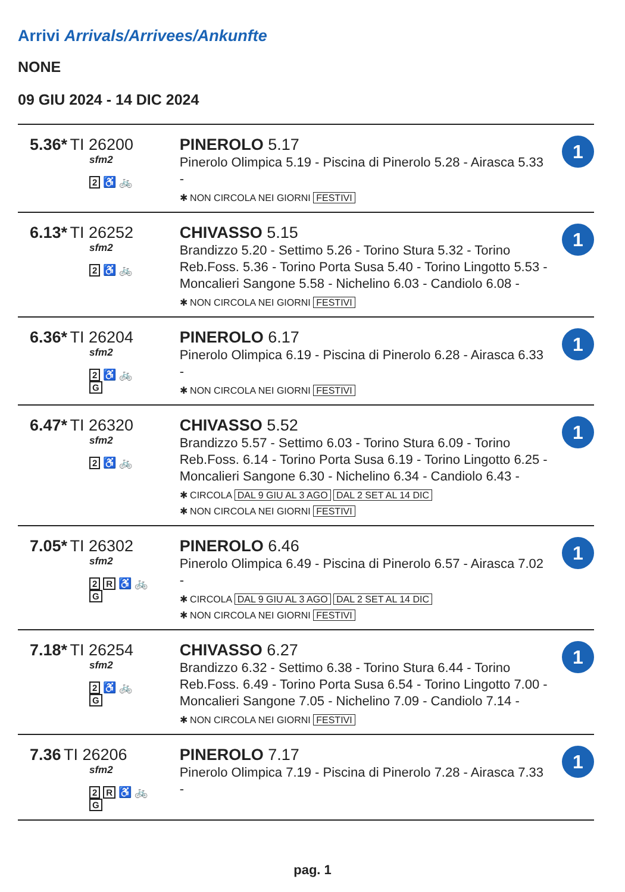Arrivi Arrivals/Arrivees/Ankunfte
NONE
09 GIU 2024 - 14 DIC 2024
| 5.36* TI 26200 sfm2 2 ♿ 🚲 | PINEROLO 5.17 Pinerolo Olimpica 5.19 - Piscina di Pinerolo 5.28 - Airasca 5.33 - ✱ NON CIRCOLA NEI GIORNI FESTIVI | 1 |
| 6.13* TI 26252 sfm2 2 ♿ 🚲 | CHIVASSO 5.15 Brandizzo 5.20 - Settimo 5.26 - Torino Stura 5.32 - Torino Reb.Foss. 5.36 - Torino Porta Susa 5.40 - Torino Lingotto 5.53 - Moncalieri Sangone 5.58 - Nichelino 6.03 - Candiolo 6.08 - ✱ NON CIRCOLA NEI GIORNI FESTIVI | 1 |
| 6.36* TI 26204 sfm2 2 ♿ 🚲 G | PINEROLO 6.17 Pinerolo Olimpica 6.19 - Piscina di Pinerolo 6.28 - Airasca 6.33 - ✱ NON CIRCOLA NEI GIORNI FESTIVI | 1 |
| 6.47* TI 26320 sfm2 2 ♿ 🚲 | CHIVASSO 5.52 Brandizzo 5.57 - Settimo 6.03 - Torino Stura 6.09 - Torino Reb.Foss. 6.14 - Torino Porta Susa 6.19 - Torino Lingotto 6.25 - Moncalieri Sangone 6.30 - Nichelino 6.34 - Candiolo 6.43 - ✱ CIRCOLA DAL 9 GIU AL 3 AGO DAL 2 SET AL 14 DIC ✱ NON CIRCOLA NEI GIORNI FESTIVI | 1 |
| 7.05* TI 26302 sfm2 2 R ♿ 🚲 G | PINEROLO 6.46 Pinerolo Olimpica 6.49 - Piscina di Pinerolo 6.57 - Airasca 7.02 - ✱ CIRCOLA DAL 9 GIU AL 3 AGO DAL 2 SET AL 14 DIC ✱ NON CIRCOLA NEI GIORNI FESTIVI | 1 |
| 7.18* TI 26254 sfm2 2 ♿ 🚲 G | CHIVASSO 6.27 Brandizzo 6.32 - Settimo 6.38 - Torino Stura 6.44 - Torino Reb.Foss. 6.49 - Torino Porta Susa 6.54 - Torino Lingotto 7.00 - Moncalieri Sangone 7.05 - Nichelino 7.09 - Candiolo 7.14 - ✱ NON CIRCOLA NEI GIORNI FESTIVI | 1 |
| 7.36 TI 26206 sfm2 2 R ♿ 🚲 G | PINEROLO 7.17 Pinerolo Olimpica 7.19 - Piscina di Pinerolo 7.28 - Airasca 7.33 - | 1 |
pag. 1